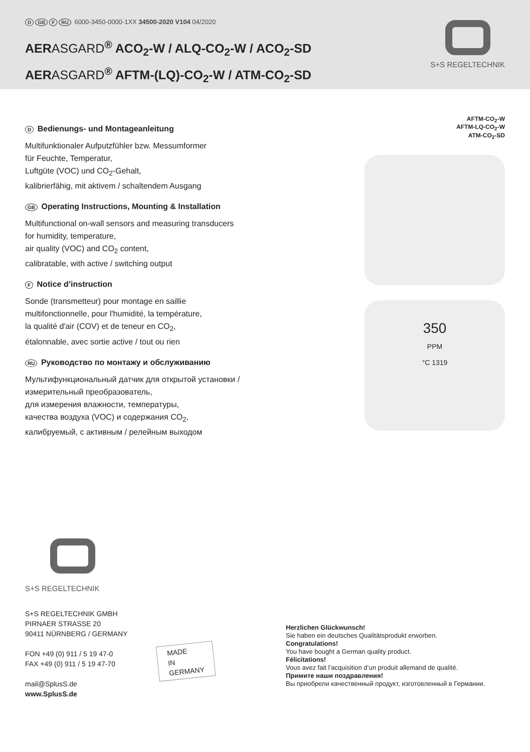D GB F RU 6000-3450-0000-1XX 34500-2020 V104 04/2020
AERASGARD<sup>®</sup> ACO<sub>2</sub>-W / ALQ-CO<sub>2</sub>-W / ACO<sub>2</sub>-SD
AERASGARD<sup>®</sup> AFTM-(LQ)-CO<sub>2</sub>-W / ATM-CO<sub>2</sub>-SD
S+S REGELTECHNIK
D Bedienungs- und Montageanleitung
Multifunktionaler Aufputzfühler bzw. Messumformer
für Feuchte, Temperatur,
Luftgüte (VOC) und CO<sub>2</sub>-Gehalt,
kalibrierfähig, mit aktivem / schaltendem Ausgang
GB Operating Instructions, Mounting & Installation
Multifunctional on-wall sensors and measuring transducers
for humidity, temperature,
air quality (VOC) and CO<sub>2</sub> content,
calibratable, with active / switching output
F Notice d’instruction
Sonde (transmetteur) pour montage en saillie
multifonctionnelle, pour l'humidité, la température,
la qualité d'air (COV) et de teneur en CO<sub>2</sub>,
étalonnable, avec sortie active / tout ou rien
RU Руководство по монтажу и обслуживанию
Мультифункциональный датчик для открытой установки /
измерительный преобразователь,
для измерения влажности, температуры,
качества воздуха (VOC) и содержания CO<sub>2</sub>,
калибруемый, с активным / релейным выходом
AFTM-CO<sub>2</sub>-W
AFTM-LQ-CO<sub>2</sub>-W
ATM-CO<sub>2</sub>-SD
350
PPM
°C 1319
S+S REGELTECHNIK
S+S REGELTECHNIK GMBH
PIRNAER STRASSE 20
90411 NÜRNBERG / GERMANY
FON +49 (0) 911 / 5 19 47-0
FAX +49 (0) 911 / 5 19 47-70
mail@SplusS.de
www.SplusS.de
MADE
IN
GERMANY
Herzlichen Glückwunsch!
Sie haben ein deutsches Qualitätsprodukt erworben.
Congratulations!
You have bought a German quality product.
Félicitations!
Vous avez fait l’acquisition d’un produit allemand de qualité.
Примите наши поздравления!
Вы приобрели качественный продукт, изготовленный в Германии.